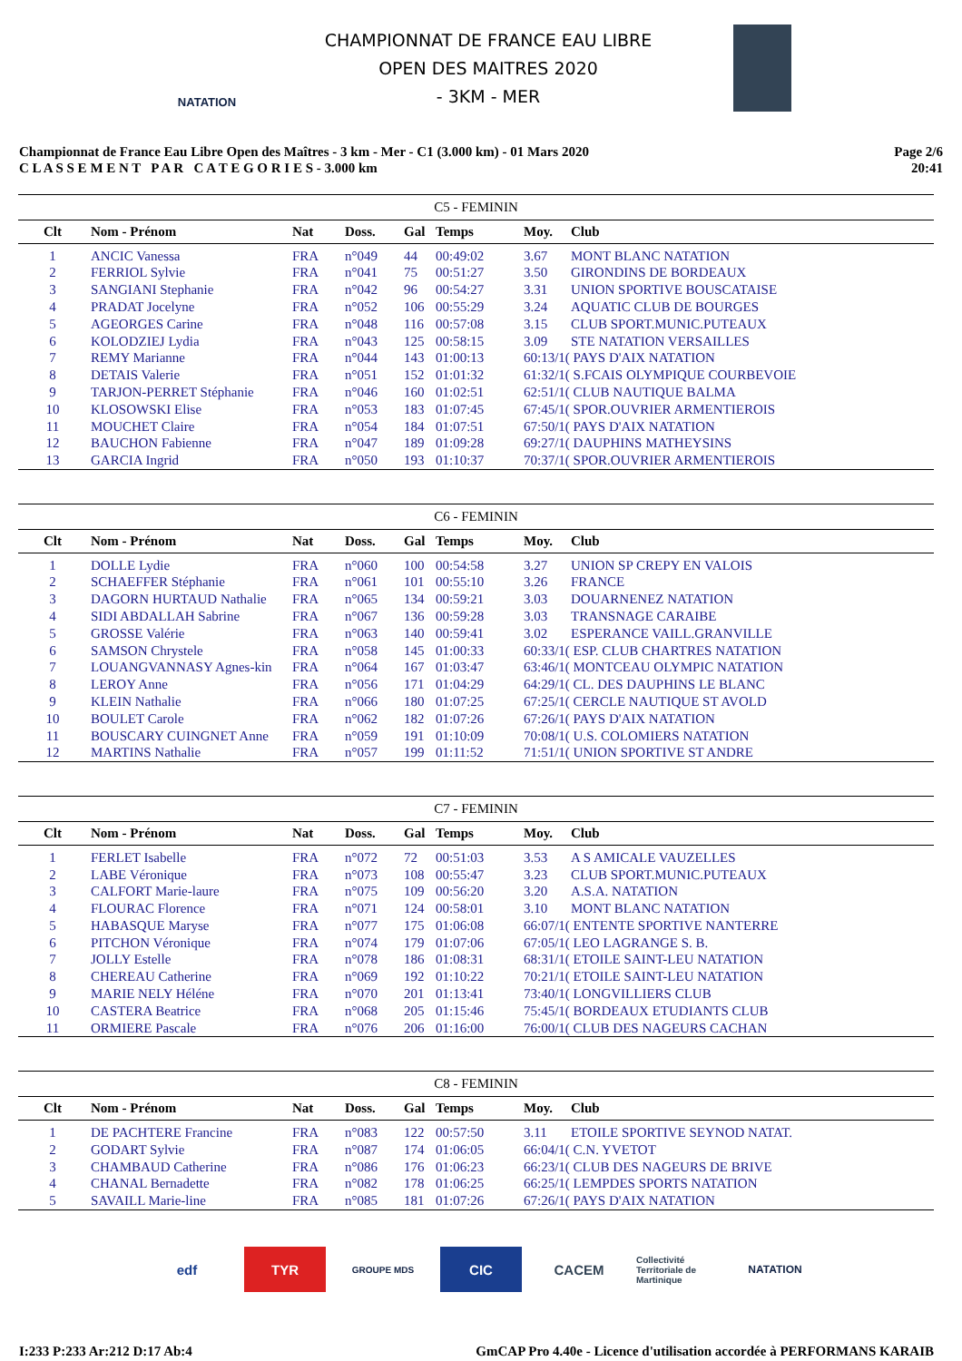NATATION
CHAMPIONNAT DE FRANCE EAU LIBRE
OPEN DES MAITRES 2020
- 3KM - MER
Championnat de France Eau Libre Open des Maîtres - 3 km - Mer - C1 (3.000 km) - 01 Mars 2020
C L A S S E M E N T P A R C A T E G O R I E S - 3.000 km
Page 2/6
20:41
| C5 - FEMININ | | | | | | | |
| Clt | Nom - Prénom | Nat | Doss. | Gal | Temps | Moy. | Club |
| 1 | ANCIC Vanessa | FRA | n°049 | 44 | 00:49:02 | 3.67 | MONT BLANC NATATION |
| 2 | FERRIOL Sylvie | FRA | n°041 | 75 | 00:51:27 | 3.50 | GIRONDINS DE BORDEAUX |
| 3 | SANGIANI Stephanie | FRA | n°042 | 96 | 00:54:27 | 3.31 | UNION SPORTIVE BOUSCATAISE |
| 4 | PRADAT Jocelyne | FRA | n°052 | 106 | 00:55:29 | 3.24 | AQUATIC CLUB DE BOURGES |
| 5 | AGEORGES Carine | FRA | n°048 | 116 | 00:57:08 | 3.15 | CLUB SPORT.MUNIC.PUTEAUX |
| 6 | KOLODZIEJ Lydia | FRA | n°043 | 125 | 00:58:15 | 3.09 | STE NATATION VERSAILLES |
| 7 | REMY Marianne | FRA | n°044 | 143 | 01:00:13 | 60:13/1( PAYS D'AIX NATATION | |
| 8 | DETAIS Valerie | FRA | n°051 | 152 | 01:01:32 | 61:32/1( S.FCAIS OLYMPIQUE COURBEVOIE | |
| 9 | TARJON-PERRET Stéphanie | FRA | n°046 | 160 | 01:02:51 | 62:51/1( CLUB NAUTIQUE BALMA | |
| 10 | KLOSOWSKI Elise | FRA | n°053 | 183 | 01:07:45 | 67:45/1( SPOR.OUVRIER ARMENTIEROIS | |
| 11 | MOUCHET Claire | FRA | n°054 | 184 | 01:07:51 | 67:50/1( PAYS D'AIX NATATION | |
| 12 | BAUCHON Fabienne | FRA | n°047 | 189 | 01:09:28 | 69:27/1( DAUPHINS MATHEYSINS | |
| 13 | GARCIA Ingrid | FRA | n°050 | 193 | 01:10:37 | 70:37/1( SPOR.OUVRIER ARMENTIEROIS | |
| C6 - FEMININ | | | | | | | |
| Clt | Nom - Prénom | Nat | Doss. | Gal | Temps | Moy. | Club |
| 1 | DOLLE Lydie | FRA | n°060 | 100 | 00:54:58 | 3.27 | UNION SP CREPY EN VALOIS |
| 2 | SCHAEFFER Stéphanie | FRA | n°061 | 101 | 00:55:10 | 3.26 | FRANCE |
| 3 | DAGORN HURTAUD Nathalie | FRA | n°065 | 134 | 00:59:21 | 3.03 | DOUARNENEZ NATATION |
| 4 | SIDI ABDALLAH Sabrine | FRA | n°067 | 136 | 00:59:28 | 3.03 | TRANSNAGE CARAIBE |
| 5 | GROSSE Valérie | FRA | n°063 | 140 | 00:59:41 | 3.02 | ESPERANCE VAILL.GRANVILLE |
| 6 | SAMSON Chrystele | FRA | n°058 | 145 | 01:00:33 | 60:33/1( ESP. CLUB CHARTRES NATATION | |
| 7 | LOUANGVANNASY Agnes-kin | FRA | n°064 | 167 | 01:03:47 | 63:46/1( MONTCEAU OLYMPIC NATATION | |
| 8 | LEROY Anne | FRA | n°056 | 171 | 01:04:29 | 64:29/1( CL. DES DAUPHINS LE BLANC | |
| 9 | KLEIN Nathalie | FRA | n°066 | 180 | 01:07:25 | 67:25/1( CERCLE NAUTIQUE ST AVOLD | |
| 10 | BOULET Carole | FRA | n°062 | 182 | 01:07:26 | 67:26/1( PAYS D'AIX NATATION | |
| 11 | BOUSCARY CUINGNET Anne | FRA | n°059 | 191 | 01:10:09 | 70:08/1( U.S. COLOMIERS NATATION | |
| 12 | MARTINS Nathalie | FRA | n°057 | 199 | 01:11:52 | 71:51/1( UNION SPORTIVE ST ANDRE | |
| C7 - FEMININ | | | | | | | |
| Clt | Nom - Prénom | Nat | Doss. | Gal | Temps | Moy. | Club |
| 1 | FERLET Isabelle | FRA | n°072 | 72 | 00:51:03 | 3.53 | A S AMICALE VAUZELLES |
| 2 | LABE Véronique | FRA | n°073 | 108 | 00:55:47 | 3.23 | CLUB SPORT.MUNIC.PUTEAUX |
| 3 | CALFORT Marie-laure | FRA | n°075 | 109 | 00:56:20 | 3.20 | A.S.A. NATATION |
| 4 | FLOURAC Florence | FRA | n°071 | 124 | 00:58:01 | 3.10 | MONT BLANC NATATION |
| 5 | HABASQUE Maryse | FRA | n°077 | 175 | 01:06:08 | 66:07/1( ENTENTE SPORTIVE NANTERRE | |
| 6 | PITCHON Véronique | FRA | n°074 | 179 | 01:07:06 | 67:05/1( LEO LAGRANGE S. B. | |
| 7 | JOLLY Estelle | FRA | n°078 | 186 | 01:08:31 | 68:31/1( ETOILE SAINT-LEU NATATION | |
| 8 | CHEREAU Catherine | FRA | n°069 | 192 | 01:10:22 | 70:21/1( ETOILE SAINT-LEU NATATION | |
| 9 | MARIE NELY Héléne | FRA | n°070 | 201 | 01:13:41 | 73:40/1( LONGVILLIERS CLUB | |
| 10 | CASTERA Beatrice | FRA | n°068 | 205 | 01:15:46 | 75:45/1( BORDEAUX ETUDIANTS CLUB | |
| 11 | ORMIERE Pascale | FRA | n°076 | 206 | 01:16:00 | 76:00/1( CLUB DES NAGEURS CACHAN | |
| C8 - FEMININ | | | | | | | |
| Clt | Nom - Prénom | Nat | Doss. | Gal | Temps | Moy. | Club |
| 1 | DE PACHTERE Francine | FRA | n°083 | 122 | 00:57:50 | 3.11 | ETOILE SPORTIVE SEYNOD NATAT. |
| 2 | GODART Sylvie | FRA | n°087 | 174 | 01:06:05 | 66:04/1( C.N. YVETOT | |
| 3 | CHAMBAUD Catherine | FRA | n°086 | 176 | 01:06:23 | 66:23/1( CLUB DES NAGEURS DE BRIVE | |
| 4 | CHANAL Bernadette | FRA | n°082 | 178 | 01:06:25 | 66:25/1( LEMPDES SPORTS NATATION | |
| 5 | SAVAILL Marie-line | FRA | n°085 | 181 | 01:07:26 | 67:26/1( PAYS D'AIX NATATION | |
edf TYR
GROUPE MDS
CIC CACEM
Collectivité Territoriale de Martinique
NATATION
I:233 P:233 Ar:212 D:17 Ab:4 GmCAP Pro 4.40e - Licence d'utilisation accordée à PERFORMANS KARAIB